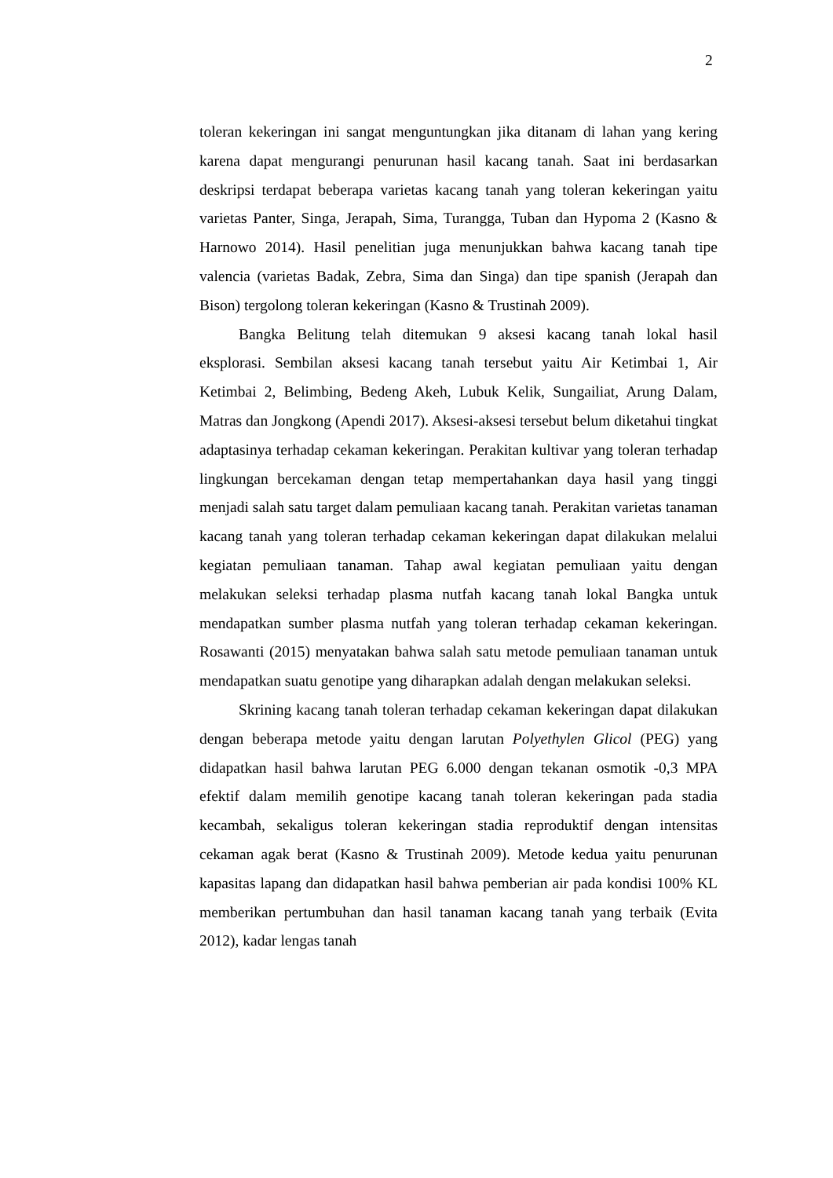2
toleran kekeringan ini sangat menguntungkan jika ditanam di lahan yang kering karena dapat mengurangi penurunan hasil kacang tanah. Saat ini berdasarkan deskripsi terdapat beberapa varietas kacang tanah yang toleran kekeringan yaitu varietas Panter, Singa, Jerapah, Sima, Turangga, Tuban dan Hypoma 2 (Kasno & Harnowo 2014). Hasil penelitian juga menunjukkan bahwa kacang tanah tipe valencia (varietas Badak, Zebra, Sima dan Singa) dan tipe spanish (Jerapah dan Bison) tergolong toleran kekeringan (Kasno & Trustinah 2009).
Bangka Belitung telah ditemukan 9 aksesi kacang tanah lokal hasil eksplorasi. Sembilan aksesi kacang tanah tersebut yaitu Air Ketimbai 1, Air Ketimbai 2, Belimbing, Bedeng Akeh, Lubuk Kelik, Sungailiat, Arung Dalam, Matras dan Jongkong (Apendi 2017). Aksesi-aksesi tersebut belum diketahui tingkat adaptasinya terhadap cekaman kekeringan. Perakitan kultivar yang toleran terhadap lingkungan bercekaman dengan tetap mempertahankan daya hasil yang tinggi menjadi salah satu target dalam pemuliaan kacang tanah. Perakitan varietas tanaman kacang tanah yang toleran terhadap cekaman kekeringan dapat dilakukan melalui kegiatan pemuliaan tanaman. Tahap awal kegiatan pemuliaan yaitu dengan melakukan seleksi terhadap plasma nutfah kacang tanah lokal Bangka untuk mendapatkan sumber plasma nutfah yang toleran terhadap cekaman kekeringan. Rosawanti (2015) menyatakan bahwa salah satu metode pemuliaan tanaman untuk mendapatkan suatu genotipe yang diharapkan adalah dengan melakukan seleksi.
Skrining kacang tanah toleran terhadap cekaman kekeringan dapat dilakukan dengan beberapa metode yaitu dengan larutan Polyethylen Glicol (PEG) yang didapatkan hasil bahwa larutan PEG 6.000 dengan tekanan osmotik -0,3 MPA efektif dalam memilih genotipe kacang tanah toleran kekeringan pada stadia kecambah, sekaligus toleran kekeringan stadia reproduktif dengan intensitas cekaman agak berat (Kasno & Trustinah 2009). Metode kedua yaitu penurunan kapasitas lapang dan didapatkan hasil bahwa pemberian air pada kondisi 100% KL memberikan pertumbuhan dan hasil tanaman kacang tanah yang terbaik (Evita 2012), kadar lengas tanah